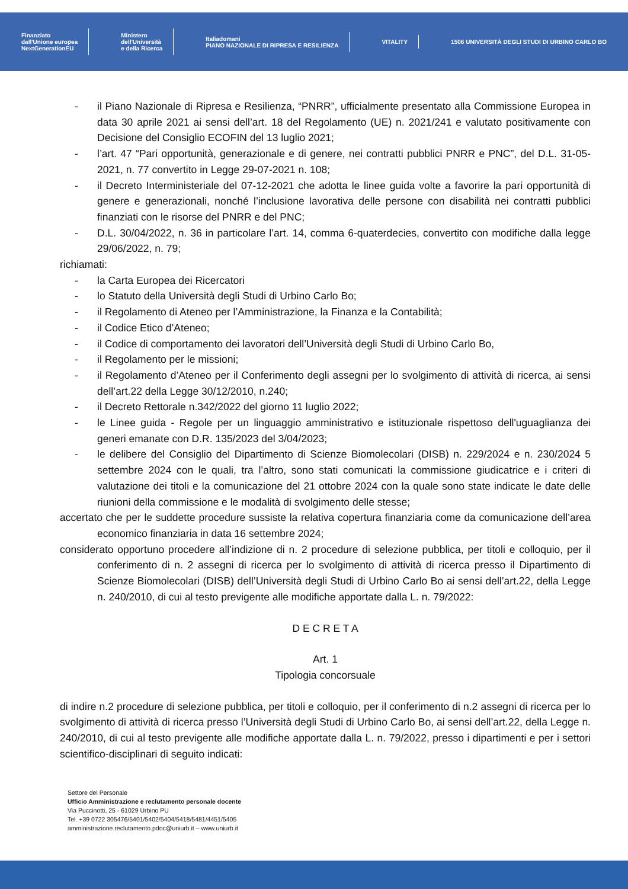Finanziato
dall'Unione europea
NextGenerationEU
Ministero
dell'Università
e della Ricerca
Italiadomani
PIANO NAZIONALE DI RIPRESA E RESILIENZA
VITALITY
1506 UNIVERSITÀ DEGLI STUDI DI URBINO CARLO BO
- il Piano Nazionale di Ripresa e Resilienza, “PNRR”, ufficialmente presentato alla Commissione Europea in data 30 aprile 2021 ai sensi dell’art. 18 del Regolamento (UE) n. 2021/241 e valutato positivamente con Decisione del Consiglio ECOFIN del 13 luglio 2021;
- l’art. 47 “Pari opportunità, generazionale e di genere, nei contratti pubblici PNRR e PNC”, del D.L. 31-05-2021, n. 77 convertito in Legge 29-07-2021 n. 108;
- il Decreto Interministeriale del 07-12-2021 che adotta le linee guida volte a favorire la pari opportunità di genere e generazionali, nonché l’inclusione lavorativa delle persone con disabilità nei contratti pubblici finanziati con le risorse del PNRR e del PNC;
- D.L. 30/04/2022, n. 36 in particolare l’art. 14, comma 6-quaterdecies, convertito con modifiche dalla legge 29/06/2022, n. 79;
richiamati:
- la Carta Europea dei Ricercatori
- lo Statuto della Università degli Studi di Urbino Carlo Bo;
- il Regolamento di Ateneo per l’Amministrazione, la Finanza e la Contabilità;
- il Codice Etico d’Ateneo;
- il Codice di comportamento dei lavoratori dell’Università degli Studi di Urbino Carlo Bo,
- il Regolamento per le missioni;
- il Regolamento d’Ateneo per il Conferimento degli assegni per lo svolgimento di attività di ricerca, ai sensi dell’art.22 della Legge 30/12/2010, n.240;
- il Decreto Rettorale n.342/2022 del giorno 11 luglio 2022;
- le Linee guida - Regole per un linguaggio amministrativo e istituzionale rispettoso dell'uguaglianza dei generi emanate con D.R. 135/2023 del 3/04/2023;
- le delibere del Consiglio del Dipartimento di Scienze Biomolecolari (DISB) n. 229/2024 e n. 230/2024 5 settembre 2024 con le quali, tra l’altro, sono stati comunicati la commissione giudicatrice e i criteri di valutazione dei titoli e la comunicazione del 21 ottobre 2024 con la quale sono state indicate le date delle riunioni della commissione e le modalità di svolgimento delle stesse;
accertato che per le suddette procedure sussiste la relativa copertura finanziaria come da comunicazione dell’area economico finanziaria in data 16 settembre 2024;
considerato opportuno procedere all’indizione di n. 2 procedure di selezione pubblica, per titoli e colloquio, per il conferimento di n. 2 assegni di ricerca per lo svolgimento di attività di ricerca presso il Dipartimento di Scienze Biomolecolari (DISB) dell’Università degli Studi di Urbino Carlo Bo ai sensi dell’art.22, della Legge n. 240/2010, di cui al testo previgente alle modifiche apportate dalla L. n. 79/2022:
D E C R E T A
Art. 1
Tipologia concorsuale
di indire n.2 procedure di selezione pubblica, per titoli e colloquio, per il conferimento di n.2 assegni di ricerca per lo svolgimento di attività di ricerca presso l’Università degli Studi di Urbino Carlo Bo, ai sensi dell’art.22, della Legge n. 240/2010, di cui al testo previgente alle modifiche apportate dalla L. n. 79/2022, presso i dipartimenti e per i settori scientifico-disciplinari di seguito indicati:
Settore del Personale
Ufficio Amministrazione e reclutamento personale docente
Via Puccinotti, 25 - 61029 Urbino PU
Tel. +39 0722 305476/5401/5402/5404/5418/5481/4451/5405
amministrazione.reclutamento.pdoc@uniurb.it – www.uniurb.it